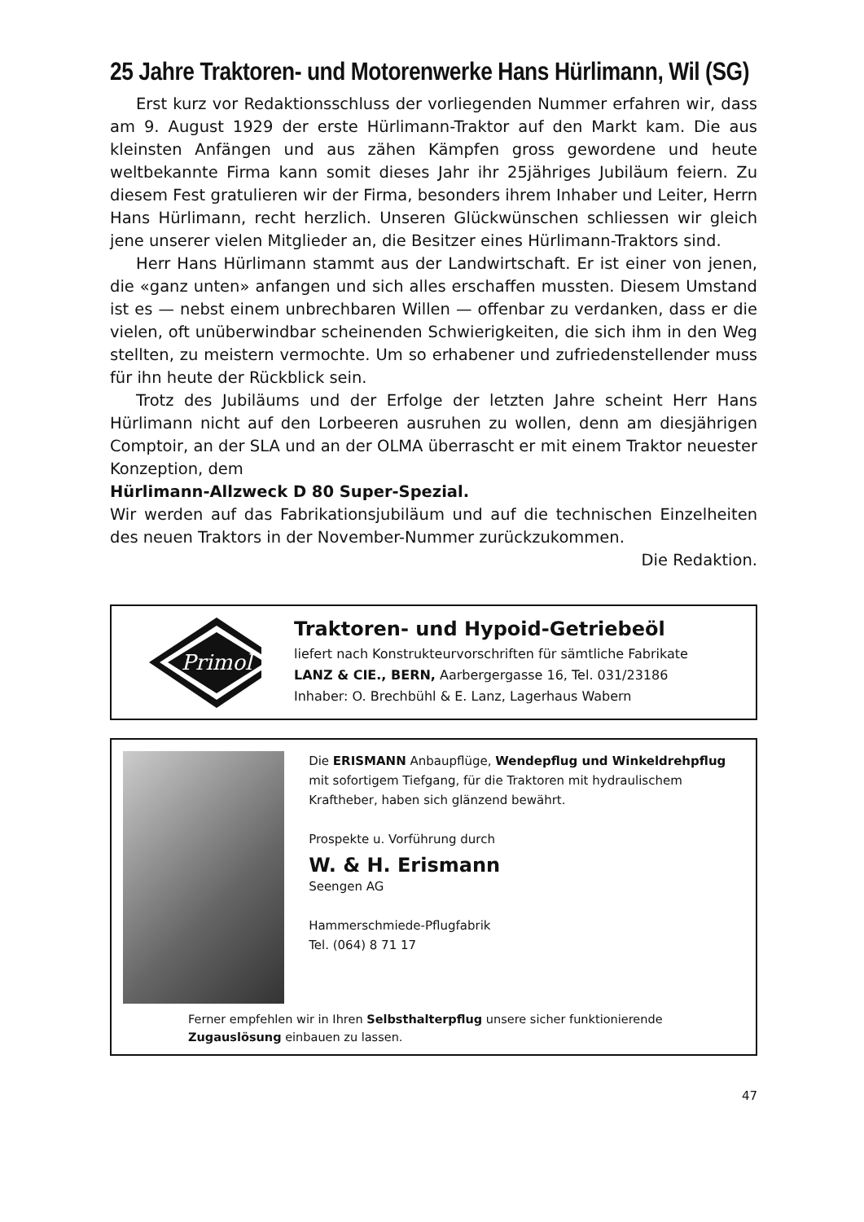25 Jahre Traktoren- und Motorenwerke Hans Hürlimann, Wil (SG)
Erst kurz vor Redaktionsschluss der vorliegenden Nummer erfahren wir, dass am 9. August 1929 der erste Hürlimann-Traktor auf den Markt kam. Die aus kleinsten Anfängen und aus zähen Kämpfen gross gewordene und heute weltbekannte Firma kann somit dieses Jahr ihr 25jähriges Jubiläum feiern. Zu diesem Fest gratulieren wir der Firma, besonders ihrem Inhaber und Leiter, Herrn Hans Hürlimann, recht herzlich. Unseren Glückwünschen schliessen wir gleich jene unserer vielen Mitglieder an, die Besitzer eines Hürlimann-Traktors sind.
Herr Hans Hürlimann stammt aus der Landwirtschaft. Er ist einer von jenen, die «ganz unten» anfangen und sich alles erschaffen mussten. Diesem Umstand ist es — nebst einem unbrechbaren Willen — offenbar zu verdanken, dass er die vielen, oft unüberwindbar scheinenden Schwierigkeiten, die sich ihm in den Weg stellten, zu meistern vermochte. Um so erhabener und zufriedenstellender muss für ihn heute der Rückblick sein.
Trotz des Jubiläums und der Erfolge der letzten Jahre scheint Herr Hans Hürlimann nicht auf den Lorbeeren ausruhen zu wollen, denn am diesjährigen Comptoir, an der SLA und an der OLMA überrascht er mit einem Traktor neuester Konzeption, dem
Hürlimann-Allzweck D 80 Super-Spezial.
Wir werden auf das Fabrikationsjubiläum und auf die technischen Einzelheiten des neuen Traktors in der November-Nummer zurückzukommen.
Die Redaktion.
Primol
Traktoren- und Hypoid-Getriebeöl
liefert nach Konstrukteurvorschriften für sämtliche Fabrikate
LANZ & CIE., BERN, Aarbergergasse 16, Tel. 031/23186
Inhaber: O. Brechbühl & E. Lanz, Lagerhaus Wabern
Die ERISMANN Anbaupflüge, Wendepflug und Winkeldrehpflug mit sofortigem Tiefgang, für die Traktoren mit hydraulischem Kraftheber, haben sich glänzend bewährt.
Prospekte u. Vorführung durch
W. & H. Erismann
Seengen AG
Hammerschmiede-Pflugfabrik
Tel. (064) 8 71 17
Ferner empfehlen wir in Ihren Selbsthalterpflug unsere sicher funktionierende Zugauslösung einbauen zu lassen.
47